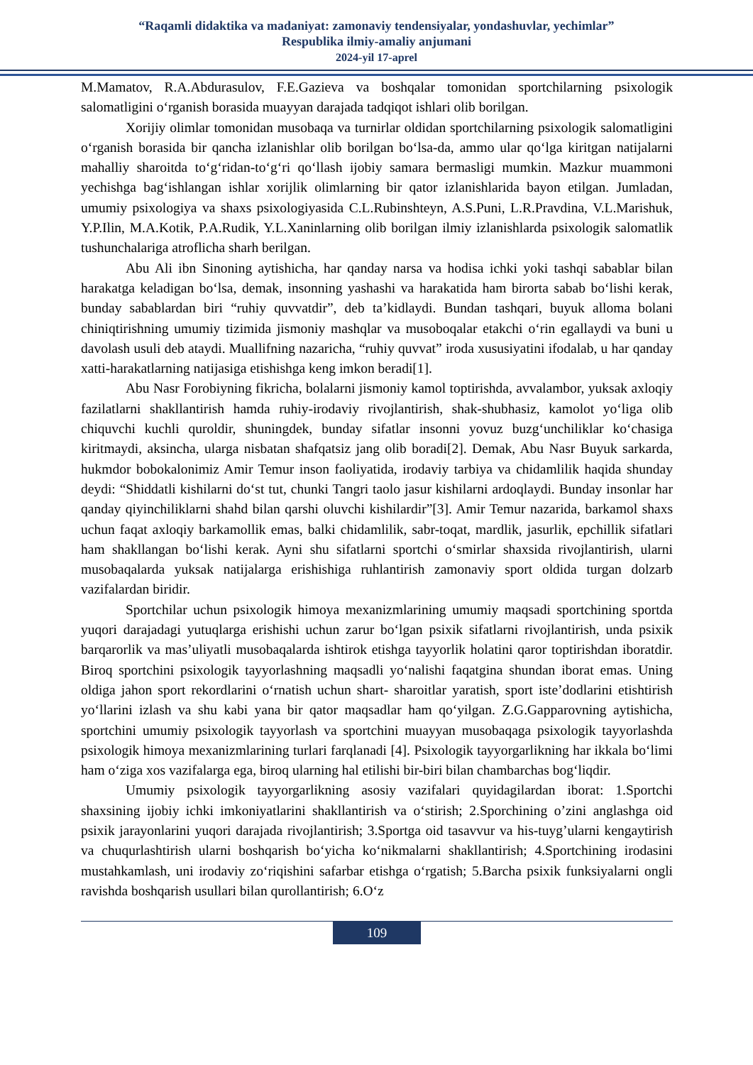“Raqamli didaktika va madaniyat: zamonaviy tendensiyalar, yondashuvlar, yechimlar”
Respublika ilmiy-amaliy anjumani
2024-yil 17-aprel
M.Mamatov, R.A.Abdurasulov, F.E.Gazieva va boshqalar tomonidan sportchilarning psixologik salomatligini o‘rganish borasida muayyan darajada tadqiqot ishlari olib borilgan.
Xorijiy olimlar tomonidan musobaqa va turnirlar oldidan sportchilarning psixologik salomatligini o‘rganish borasida bir qancha izlanishlar olib borilgan bo‘lsa-da, ammo ular qo‘lga kiritgan natijalarni mahalliy sharoitda to‘g‘ridan-to‘g‘ri qo‘llash ijobiy samara bermasligi mumkin. Mazkur muammoni yechishga bag‘ishlangan ishlar xorijlik olimlarning bir qator izlanishlarida bayon etilgan. Jumladan, umumiy psixologiya va shaxs psixologiyasida C.L.Rubinshteyn, A.S.Puni, L.R.Pravdina, V.L.Marishuk, Y.P.Ilin, M.A.Kotik, P.A.Rudik, Y.L.Xaninlarning olib borilgan ilmiy izlanishlarda psixologik salomatlik tushunchalariga atroflicha sharh berilgan.
Abu Ali ibn Sinoning aytishicha, har qanday narsa va hodisa ichki yoki tashqi sabablar bilan harakatga keladigan bo‘lsa, demak, insonning yashashi va harakatida ham birorta sabab bo‘lishi kerak, bunday sabablardan biri “ruhiy quvvatdir”, deb ta’kidlaydi. Bundan tashqari, buyuk alloma bolani chiniqtirishning umumiy tizimida jismoniy mashqlar va musoboqalar etakchi o‘rin egallaydi va buni u davolash usuli deb ataydi. Muallifning nazaricha, “ruhiy quvvat” iroda xususiyatini ifodalab, u har qanday xatti-harakatlarning natijasiga etishishga keng imkon beradi[1].
Abu Nasr Forobiyning fikricha, bolalarni jismoniy kamol toptirishda, avvalambor, yuksak axloqiy fazilatlarni shakllantirish hamda ruhiy-irodaviy rivojlantirish, shak-shubhasiz, kamolot yo‘liga olib chiquvchi kuchli quroldir, shuningdek, bunday sifatlar insonni yovuz buzg‘unchiliklar ko‘chasiga kiritmaydi, aksincha, ularga nisbatan shafqatsiz jang olib boradi[2]. Demak, Abu Nasr Buyuk sarkarda, hukmdor bobokalonimiz Amir Temur inson faoliyatida, irodaviy tarbiya va chidamlilik haqida shunday deydi: “Shiddatli kishilarni do‘st tut, chunki Tangri taolo jasur kishilarni ardoqlaydi. Bunday insonlar har qanday qiyinchiliklarni shahd bilan qarshi oluvchi kishilardir”[3]. Amir Temur nazarida, barkamol shaxs uchun faqat axloqiy barkamollik emas, balki chidamlilik, sabr-toqat, mardlik, jasurlik, epchillik sifatlari ham shakllangan bo‘lishi kerak. Ayni shu sifatlarni sportchi o‘smirlar shaxsida rivojlantirish, ularni musobaqalarda yuksak natijalarga erishishiga ruhlantirish zamonaviy sport oldida turgan dolzarb vazifalardan biridir.
Sportchilar uchun psixologik himoya mexanizmlarining umumiy maqsadi sportchining sportda yuqori darajadagi yutuqlarga erishishi uchun zarur bo‘lgan psixik sifatlarni rivojlantirish, unda psixik barqarorlik va mas’uliyatli musobaqalarda ishtirok etishga tayyorlik holatini qaror toptirishdan iboratdir. Biroq sportchini psixologik tayyorlashning maqsadli yo‘nalishi faqatgina shundan iborat emas. Uning oldiga jahon sport rekordlarini o‘rnatish uchun shart- sharoitlar yaratish, sport iste’dodlarini etishtirish yo‘llarini izlash va shu kabi yana bir qator maqsadlar ham qo‘yilgan. Z.G.Gapparovning aytishicha, sportchini umumiy psixologik tayyorlash va sportchini muayyan musobaqaga psixologik tayyorlashda psixologik himoya mexanizmlarining turlari farqlanadi [4]. Psixologik tayyorgarlikning har ikkala bo‘limi ham o‘ziga xos vazifalarga ega, biroq ularning hal etilishi bir-biri bilan chambarchas bog‘liqdir.
Umumiy psixologik tayyorgarlikning asosiy vazifalari quyidagilardan iborat: 1.Sportchi shaxsining ijobiy ichki imkoniyatlarini shakllantirish va o‘stirish; 2.Sporchining o’zini anglashga oid psixik jarayonlarini yuqori darajada rivojlantirish; 3.Sportga oid tasavvur va his-tuyg’ularni kengaytirish va chuqurlashtirish ularni boshqarish bo‘yicha ko‘nikmalarni shakllantirish; 4.Sportchining irodasini mustahkamlash, uni irodaviy zo‘riqishini safarbar etishga o‘rgatish; 5.Barcha psixik funksiyalarni ongli ravishda boshqarish usullari bilan qurollantirish; 6.O‘z
109